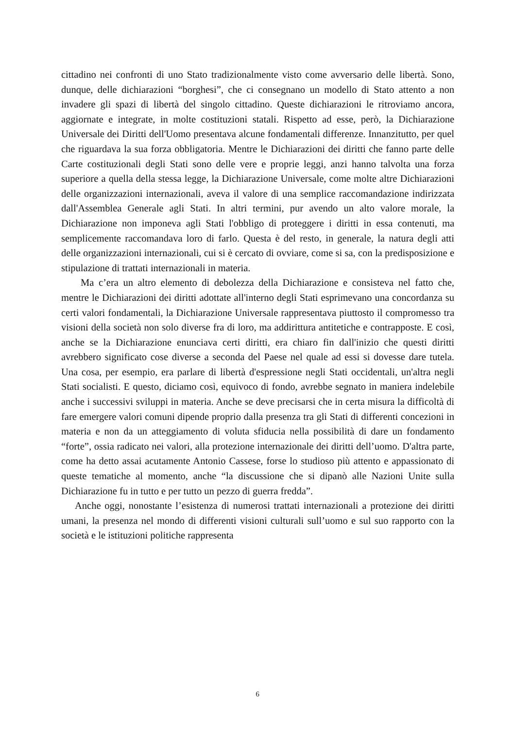cittadino nei confronti di uno Stato tradizionalmente visto come avversario delle libertà. Sono, dunque, delle dichiarazioni “borghesi”, che ci consegnano un modello di Stato attento a non invadere gli spazi di libertà del singolo cittadino. Queste dichiarazioni le ritroviamo ancora, aggiornate e integrate, in molte costituzioni statali. Rispetto ad esse, però, la Dichiarazione Universale dei Diritti dell'Uomo presentava alcune fondamentali differenze. Innanzitutto, per quel che riguardava la sua forza obbligatoria. Mentre le Dichiarazioni dei diritti che fanno parte delle Carte costituzionali degli Stati sono delle vere e proprie leggi, anzi hanno talvolta una forza superiore a quella della stessa legge, la Dichiarazione Universale, come molte altre Dichiarazioni delle organizzazioni internazionali, aveva il valore di una semplice raccomandazione indirizzata dall'Assemblea Generale agli Stati. In altri termini, pur avendo un alto valore morale, la Dichiarazione non imponeva agli Stati l'obbligo di proteggere i diritti in essa contenuti, ma semplicemente raccomandava loro di farlo. Questa è del resto, in generale, la natura degli atti delle organizzazioni internazionali, cui si è cercato di ovviare, come si sa, con la predisposizione e stipulazione di trattati internazionali in materia.
Ma c’era un altro elemento di debolezza della Dichiarazione e consisteva nel fatto che, mentre le Dichiarazioni dei diritti adottate all'interno degli Stati esprimevano una concordanza su certi valori fondamentali, la Dichiarazione Universale rappresentava piuttosto il compromesso tra visioni della società non solo diverse fra di loro, ma addirittura antitetiche e contrapposte. E così, anche se la Dichiarazione enunciava certi diritti, era chiaro fin dall'inizio che questi diritti avrebbero significato cose diverse a seconda del Paese nel quale ad essi si dovesse dare tutela. Una cosa, per esempio, era parlare di libertà d'espressione negli Stati occidentali, un'altra negli Stati socialisti. E questo, diciamo così, equivoco di fondo, avrebbe segnato in maniera indelebile anche i successivi sviluppi in materia. Anche se deve precisarsi che in certa misura la difficoltà di fare emergere valori comuni dipende proprio dalla presenza tra gli Stati di differenti concezioni in materia e non da un atteggiamento di voluta sfiducia nella possibilità di dare un fondamento “forte”, ossia radicato nei valori, alla protezione internazionale dei diritti dell’uomo. D'altra parte, come ha detto assai acutamente Antonio Cassese, forse lo studioso più attento e appassionato di queste tematiche al momento, anche “la discussione che si dipanò alle Nazioni Unite sulla Dichiarazione fu in tutto e per tutto un pezzo di guerra fredda”.
Anche oggi, nonostante l’esistenza di numerosi trattati internazionali a protezione dei diritti umani, la presenza nel mondo di differenti visioni culturali sull’uomo e sul suo rapporto con la società e le istituzioni politiche rappresenta
6